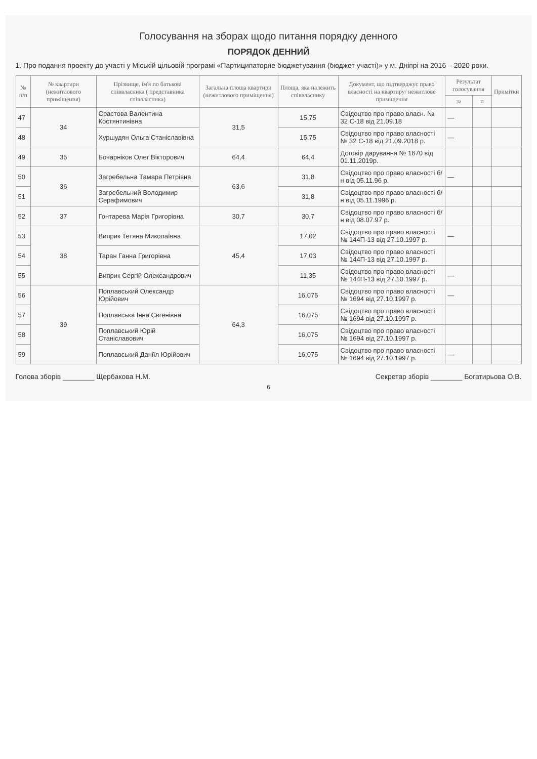Голосування на зборах щодо питання порядку денного
ПОРЯДОК ДЕННИЙ
1. Про подання проекту до участі у Міській цільовій програмі «Партиципаторне бюджетування (бюджет участі)» у м. Дніпрі на 2016 – 2020 роки.
| № п/п | № квартири (нежитлового приміщення) | Прізвище, ім'я по батькові співвласника ( представника співвласника) | Загальна площа квартири (нежитлового приміщення) | Площа, яка належить співвласнику | Документ, що підтверджує право власності на квартиру/ нежитлове приміщення | Результат голосування | | Примітки |
| --- | --- | --- | --- | --- | --- | --- | --- | --- |
| | | | | | | за | п | |
| 47 | 34 | Срастова Валентина Костянтинівна | 31,5 | 15,75 | Свідоцтво про право власн. № 32 С-18 від 21.09.18 | — | | |
| 48 | | Хуршудян Ольга Станіславівна | | 15,75 | Свідоцтво про право власності № 32 С-18 від 21.09.2018 р. | — | | |
| 49 | 35 | Бочарніков Олег Вікторович | 64,4 | 64,4 | Договір дарування № 1670 від 01.11.2019р. | | | |
| 50 | 36 | Загребельна Тамара Петрівна | 63,6 | 31,8 | Свідоцтво про право власності б/н від 05.11.96 р. | — | | |
| 51 | | Загребельний Володимир Серафимович | | 31,8 | Свідоцтво про право власності б/н від 05.11.1996 р. | | | |
| 52 | 37 | Гонтарева Марія Григорівна | 30,7 | 30,7 | Свідоцтво про право власності б/н від 08.07.97 р. | | | |
| 53 | 38 | Виприк Тетяна Миколаївна | 45,4 | 17,02 | Свідоцтво про право власності № 144П-13 від 27.10.1997 р. | — | | |
| 54 | | Таран Ганна Григорівна | | 17,03 | Свідоцтво про право власності № 144П-13 від 27.10.1997 р. | | | |
| 55 | | Виприк Сергій Олександрович | | 11,35 | Свідоцтво про право власності № 144П-13 від 27.10.1997 р. | — | | |
| 56 | 39 | Поплавський Олександр Юрійович | 64,3 | 16,075 | Свідоцтво про право власності № 1694 від 27.10.1997 р. | — | | |
| 57 | | Поплавська Інна Євгенівна | | 16,075 | Свідоцтво про право власності № 1694 від 27.10.1997 р. | | | |
| 58 | | Поплавський Юрій Станіславович | | 16,075 | Свідоцтво про право власності № 1694 від 27.10.1997 р. | | | |
| 59 | | Поплавський Даніїл Юрійович | | 16,075 | Свідоцтво про право власності № 1694 від 27.10.1997 р. | — | | |
Голова зборів ________ Щербакова Н.М. Секретар зборів ________ Богатирьова О.В.
6